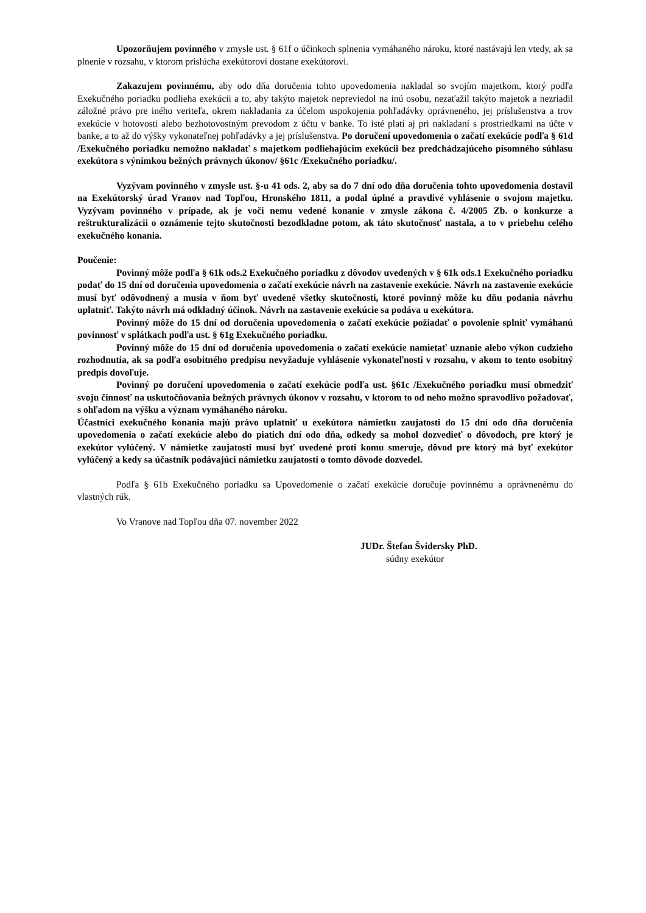Upozorňujem povinného v zmysle ust. § 61f o účinkoch splnenia vymáhaného nároku, ktoré nastávajú len vtedy, ak sa plnenie v rozsahu, v ktorom prislúcha exekútorovi dostane exekútorovi.
Zakazujem povinnému, aby odo dňa doručenia tohto upovedomenia nakladal so svojím majetkom, ktorý podľa Exekučného poriadku podlieha exekúcii a to, aby takýto majetok nepreviedol na inú osobu, nezaťažil takýto majetok a nezriadil záložné právo pre iného veriteľa, okrem nakladania za účelom uspokojenia pohľadávky oprávneného, jej príslušenstva a trov exekúcie v hotovosti alebo bezhotovostným prevodom z účtu v banke. To isté platí aj pri nakladaní s prostriedkami na účte v banke, a to až do výšky vykonateľnej pohľadávky a jej príslušenstva. Po doručení upovedomenia o začatí exekúcie podľa § 61d /Exekučného poriadku nemožno nakladať s majetkom podliehajúcim exekúcii bez predchádzajúceho písomného súhlasu exekútora s výnimkou bežných právnych úkonov/ §61c /Exekučného poriadku/.
Vyzývam povinného v zmysle ust. §-u 41 ods. 2, aby sa do 7 dní odo dňa doručenia tohto upovedomenia dostavil na Exekútorský úrad Vranov nad Topľou, Hronského 1811, a podal úplné a pravdivé vyhlásenie o svojom majetku. Vyzývam povinného v prípade, ak je voči nemu vedené konanie v zmysle zákona č. 4/2005 Zb. o konkurze a reštrukturalizácii o oznámenie tejto skutočnosti bezodkladne potom, ak táto skutočnosť nastala, a to v priebehu celého exekučného konania.
Poučenie:
Povinný môže podľa § 61k ods.2 Exekučného poriadku z dôvodov uvedených v § 61k ods.1 Exekučného poriadku podať do 15 dní od doručenia upovedomenia o začatí exekúcie návrh na zastavenie exekúcie. Návrh na zastavenie exekúcie musí byť odôvodnený a musia v ňom byť uvedené všetky skutočnosti, ktoré povinný môže ku dňu podania návrhu uplatniť. Takýto návrh má odkladný účinok. Návrh na zastavenie exekúcie sa podáva u exekútora.
Povinný môže do 15 dní od doručenia upovedomenia o začatí exekúcie požiadať o povolenie splniť vymáhanú povinnosť v splátkach podľa ust. § 61g Exekučného poriadku.
Povinný môže do 15 dní od doručenia upovedomenia o začatí exekúcie namietať uznanie alebo výkon cudzieho rozhodnutia, ak sa podľa osobitného predpisu nevyžaduje vyhlásenie vykonateľnosti v rozsahu, v akom to tento osobitný predpis dovoľuje.
Povinný po doručení upovedomenia o začatí exekúcie podľa ust. §61c /Exekučného poriadku musí obmedziť svoju činnosť na uskutočňovania bežných právnych úkonov v rozsahu, v ktorom to od neho možno spravodlivo požadovať, s ohľadom na výšku a význam vymáhaného nároku.
Účastníci exekučného konania majú právo uplatniť u exekútora námietku zaujatosti do 15 dní odo dňa doručenia upovedomenia o začatí exekúcie alebo do piatich dní odo dňa, odkedy sa mohol dozvedieť o dôvodoch, pre ktorý je exekútor vylúčený. V námietke zaujatosti musí byť uvedené proti komu smeruje, dôvod pre ktorý má byť exekútor vylúčený a kedy sa účastník podávajúci námietku zaujatosti o tomto dôvode dozvedel.
Podľa § 61b Exekučného poriadku sa Upovedomenie o začatí exekúcie doručuje povinnému a oprávnenému do vlastných rúk.
Vo Vranove nad Topľou dňa 07. november 2022
JUDr. Štefan Švidersky PhD.
súdny exekútor